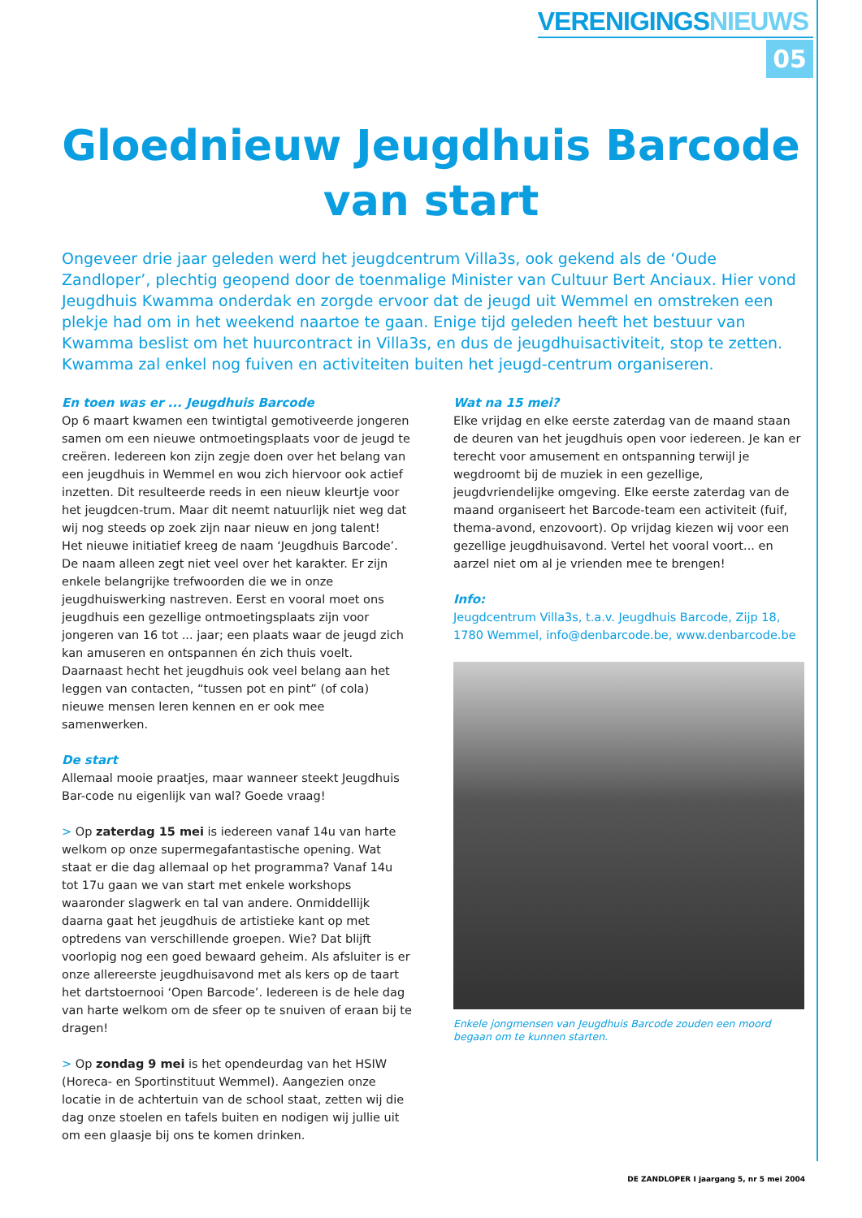VERENIGINGSNIEUWS
05
Gloednieuw Jeugdhuis Barcode
van start
Ongeveer drie jaar geleden werd het jeugdcentrum Villa3s, ook gekend als de ‘Oude Zandloper’, plechtig geopend door de toenmalige Minister van Cultuur Bert Anciaux. Hier vond Jeugdhuis Kwamma onderdak en zorgde ervoor dat de jeugd uit Wemmel en omstreken een plekje had om in het weekend naartoe te gaan. Enige tijd geleden heeft het bestuur van Kwamma beslist om het huurcontract in Villa3s, en dus de jeugdhuisactiviteit, stop te zetten. Kwamma zal enkel nog fuiven en activiteiten buiten het jeugd-centrum organiseren.
En toen was er ... Jeugdhuis Barcode
Op 6 maart kwamen een twintigtal gemotiveerde jongeren samen om een nieuwe ontmoetingsplaats voor de jeugd te creëren. Iedereen kon zijn zegje doen over het belang van een jeugdhuis in Wemmel en wou zich hiervoor ook actief inzetten. Dit resulteerde reeds in een nieuw kleurtje voor het jeugdcen-trum. Maar dit neemt natuurlijk niet weg dat wij nog steeds op zoek zijn naar nieuw en jong talent!
Het nieuwe initiatief kreeg de naam ‘Jeugdhuis Barcode’. De naam alleen zegt niet veel over het karakter. Er zijn enkele belangrijke trefwoorden die we in onze jeugdhuiswerking nastreven. Eerst en vooral moet ons jeugdhuis een gezellige ontmoetingsplaats zijn voor jongeren van 16 tot ... jaar; een plaats waar de jeugd zich kan amuseren en ontspannen én zich thuis voelt. Daarnaast hecht het jeugdhuis ook veel belang aan het leggen van contacten, “tussen pot en pint” (of cola) nieuwe mensen leren kennen en er ook mee samenwerken.
De start
Allemaal mooie praatjes, maar wanneer steekt Jeugdhuis Bar-code nu eigenlijk van wal? Goede vraag!
> Op zaterdag 15 mei is iedereen vanaf 14u van harte welkom op onze supermegafantastische opening. Wat staat er die dag allemaal op het programma? Vanaf 14u tot 17u gaan we van start met enkele workshops waaronder slagwerk en tal van andere. Onmiddellijk daarna gaat het jeugdhuis de artistieke kant op met optredens van verschillende groepen. Wie? Dat blijft voorlopig nog een goed bewaard geheim. Als afsluiter is er onze allereerste jeugdhuisavond met als kers op de taart het dartstoernooi ‘Open Barcode’. Iedereen is de hele dag van harte welkom om de sfeer op te snuiven of eraan bij te dragen!
> Op zondag 9 mei is het opendeurdag van het HSIW (Horeca- en Sportinstituut Wemmel). Aangezien onze locatie in de achtertuin van de school staat, zetten wij die dag onze stoelen en tafels buiten en nodigen wij jullie uit om een glaasje bij ons te komen drinken.
Wat na 15 mei?
Elke vrijdag en elke eerste zaterdag van de maand staan de deuren van het jeugdhuis open voor iedereen. Je kan er terecht voor amusement en ontspanning terwijl je wegdroomt bij de muziek in een gezellige, jeugdvriendelijke omgeving. Elke eerste zaterdag van de maand organiseert het Barcode-team een activiteit (fuif, thema-avond, enzovoort). Op vrijdag kiezen wij voor een gezellige jeugdhuisavond. Vertel het vooral voort... en aarzel niet om al je vrienden mee te brengen!
Info:
Jeugdcentrum Villa3s, t.a.v. Jeugdhuis Barcode, Zijp 18, 1780 Wemmel, info@denbarcode.be, www.denbarcode.be
Enkele jongmensen van Jeugdhuis Barcode zouden een moord begaan om te kunnen starten.
DE ZANDLOPER I jaargang 5, nr 5 mei 2004